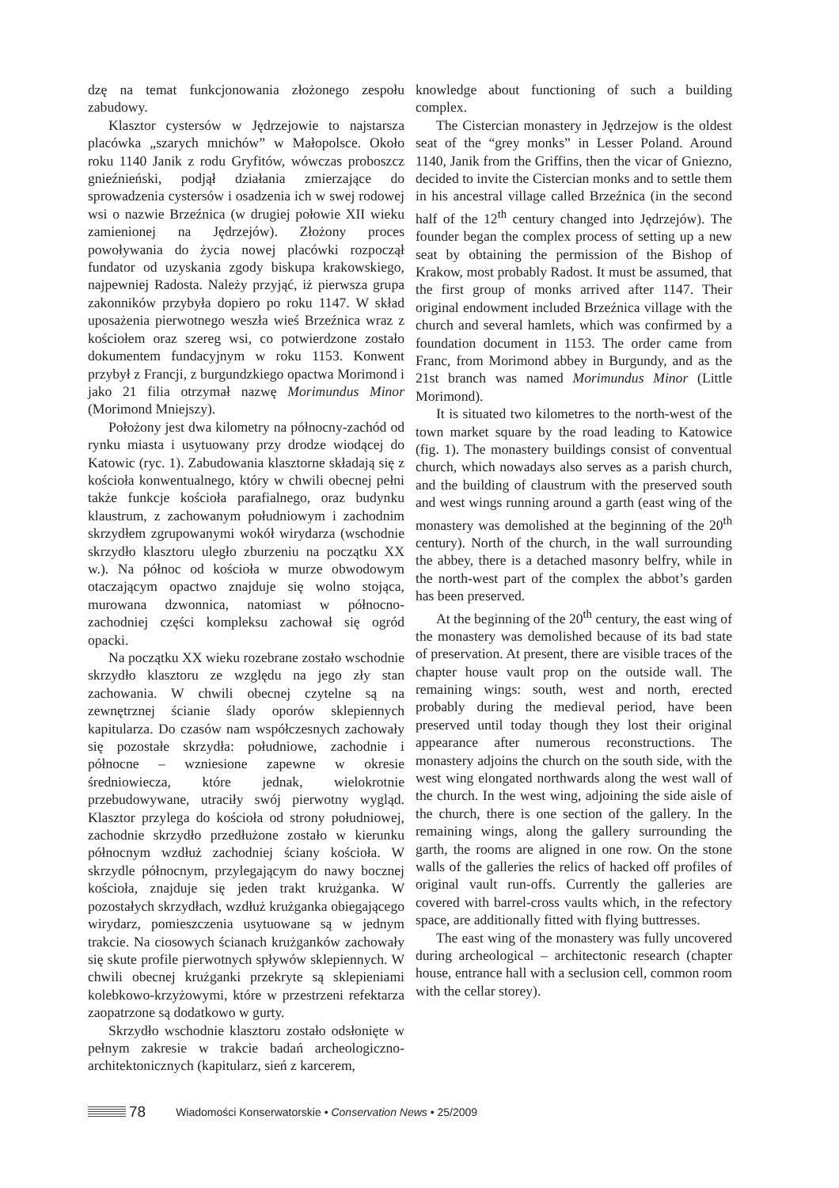dzę na temat funkcjonowania złożonego zespołu zabudowy.
Klasztor cystersów w Jędrzejowie to najstarsza placówka „szarych mnichów” w Małopolsce. Około roku 1140 Janik z rodu Gryfitów, wówczas proboszcz gnieźnieński, podjął działania zmierzające do sprowadzenia cystersów i osadzenia ich w swej rodowej wsi o nazwie Brzeźnica (w drugiej połowie XII wieku zamienionej na Jędrzejów). Złożony proces powoływania do życia nowej placówki rozpoczął fundator od uzyskania zgody biskupa krakowskiego, najpewniej Radosta. Należy przyjąć, iż pierwsza grupa zakonników przybyła dopiero po roku 1147. W skład uposażenia pierwotnego weszła wieś Brzeźnica wraz z kościołem oraz szereg wsi, co potwierdzone zostało dokumentem fundacyjnym w roku 1153. Konwent przybył z Francji, z burgundzkiego opactwa Morimond i jako 21 filia otrzymał nazwę Morimundus Minor (Morimond Mniejszy).
Położony jest dwa kilometry na północny-zachód od rynku miasta i usytuowany przy drodze wiodącej do Katowic (ryc. 1). Zabudowania klasztorne składają się z kościoła konwentualnego, który w chwili obecnej pełni także funkcje kościoła parafialnego, oraz budynku klaustrum, z zachowanym południowym i zachodnim skrzydłem zgrupowanymi wokół wirydarza (wschodnie skrzydło klasztoru uległo zburzeniu na początku XX w.). Na północ od kościoła w murze obwodowym otaczającym opactwo znajduje się wolno stojąca, murowana dzwonnica, natomiast w północno-zachodniej części kompleksu zachował się ogród opacki.
Na początku XX wieku rozebrane zostało wschodnie skrzydło klasztoru ze względu na jego zły stan zachowania. W chwili obecnej czytelne są na zewnętrznej ścianie ślady oporów sklepiennych kapitularza. Do czasów nam współczesnych zachowały się pozostałe skrzydła: południowe, zachodnie i północne – wzniesione zapewne w okresie średniowiecza, które jednak, wielokrotnie przebudowywane, utraciły swój pierwotny wygląd. Klasztor przylega do kościoła od strony południowej, zachodnie skrzydło przedłużone zostało w kierunku północnym wzdłuż zachodniej ściany kościoła. W skrzydle północnym, przylegającym do nawy bocznej kościoła, znajduje się jeden trakt krużganka. W pozostałych skrzydłach, wzdłuż krużganka obiegającego wirydarz, pomieszczenia usytuowane są w jednym trakcie. Na ciosowych ścianach krużganków zachowały się skute profile pierwotnych spływów sklepiennych. W chwili obecnej krużganki przekryte są sklepieniami kolebkowo-krzyżowymi, które w przestrzeni refektarza zaopatrzone są dodatkowo w gurty.
Skrzydło wschodnie klasztoru zostało odsłonięte w pełnym zakresie w trakcie badań archeologiczno-architektonicznych (kapitularz, sień z karcerem,
knowledge about functioning of such a building complex.
The Cistercian monastery in Jędrzejow is the oldest seat of the “grey monks” in Lesser Poland. Around 1140, Janik from the Griffins, then the vicar of Gniezno, decided to invite the Cistercian monks and to settle them in his ancestral village called Brzeźnica (in the second half of the 12<sup>th</sup> century changed into Jędrzejów). The founder began the complex process of setting up a new seat by obtaining the permission of the Bishop of Krakow, most probably Radost. It must be assumed, that the first group of monks arrived after 1147. Their original endowment included Brzeźnica village with the church and several hamlets, which was confirmed by a foundation document in 1153. The order came from Franc, from Morimond abbey in Burgundy, and as the 21st branch was named Morimundus Minor (Little Morimond).
It is situated two kilometres to the north-west of the town market square by the road leading to Katowice (fig. 1). The monastery buildings consist of conventual church, which nowadays also serves as a parish church, and the building of claustrum with the preserved south and west wings running around a garth (east wing of the monastery was demolished at the beginning of the 20<sup>th</sup> century). North of the church, in the wall surrounding the abbey, there is a detached masonry belfry, while in the north-west part of the complex the abbot’s garden has been preserved.
At the beginning of the 20<sup>th</sup> century, the east wing of the monastery was demolished because of its bad state of preservation. At present, there are visible traces of the chapter house vault prop on the outside wall. The remaining wings: south, west and north, erected probably during the medieval period, have been preserved until today though they lost their original appearance after numerous reconstructions. The monastery adjoins the church on the south side, with the west wing elongated northwards along the west wall of the church. In the west wing, adjoining the side aisle of the church, there is one section of the gallery. In the remaining wings, along the gallery surrounding the garth, the rooms are aligned in one row. On the stone walls of the galleries the relics of hacked off profiles of original vault run-offs. Currently the galleries are covered with barrel-cross vaults which, in the refectory space, are additionally fitted with flying buttresses.
The east wing of the monastery was fully uncovered during archeological – architectonic research (chapter house, entrance hall with a seclusion cell, common room with the cellar storey).
78 Wiadomości Konserwatorskie • Conservation News • 25/2009